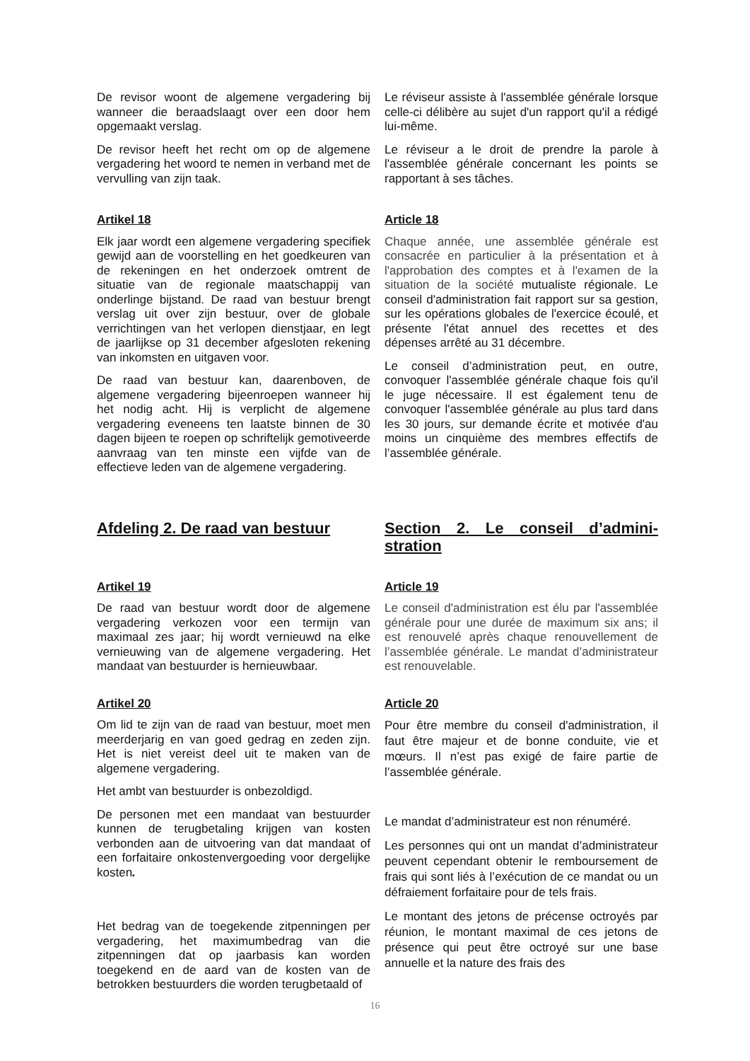De revisor woont de algemene vergadering bij wanneer die beraadslaagt over een door hem opgemaakt verslag.
De revisor heeft het recht om op de algemene vergadering het woord te nemen in verband met de vervulling van zijn taak.
Le réviseur assiste à l'assemblée générale lorsque celle-ci délibère au sujet d'un rapport qu'il a rédigé lui-même.
Le réviseur a le droit de prendre la parole à l'assemblée générale concernant les points se rapportant à ses tâches.
Artikel 18
Elk jaar wordt een algemene vergadering specifiek gewijd aan de voorstelling en het goedkeuren van de rekeningen en het onderzoek omtrent de situatie van de regionale maatschappij van onderlinge bijstand. De raad van bestuur brengt verslag uit over zijn bestuur, over de globale verrichtingen van het verlopen dienstjaar, en legt de jaarlijkse op 31 december afgesloten rekening van inkomsten en uitgaven voor.
De raad van bestuur kan, daarenboven, de algemene vergadering bijeenroepen wanneer hij het nodig acht. Hij is verplicht de algemene vergadering eveneens ten laatste binnen de 30 dagen bijeen te roepen op schriftelijk gemotiveerde aanvraag van ten minste een vijfde van de effectieve leden van de algemene vergadering.
Article 18
Chaque année, une assemblée générale est consacrée en particulier à la présentation et à l'approbation des comptes et à l'examen de la situation de la société mutualiste régionale. Le conseil d'administration fait rapport sur sa gestion, sur les opérations globales de l'exercice écoulé, et présente l'état annuel des recettes et des dépenses arrêté au 31 décembre.
Le conseil d’administration peut, en outre, convoquer l'assemblée générale chaque fois qu'il le juge nécessaire. Il est également tenu de convoquer l'assemblée générale au plus tard dans les 30 jours, sur demande écrite et motivée d'au moins un cinquième des membres effectifs de l’assemblée générale.
Afdeling 2. De raad van bestuur Section 2. Le conseil d’admini-stration
Artikel 19
De raad van bestuur wordt door de algemene vergadering verkozen voor een termijn van maximaal zes jaar; hij wordt vernieuwd na elke vernieuwing van de algemene vergadering. Het mandaat van bestuurder is hernieuwbaar.
Article 19
Le conseil d'administration est élu par l'assemblée générale pour une durée de maximum six ans; il est renouvelé après chaque renouvellement de l’assemblée générale. Le mandat d’administrateur est renouvelable.
Artikel 20
Om lid te zijn van de raad van bestuur, moet men meerderjarig en van goed gedrag en zeden zijn. Het is niet vereist deel uit te maken van de algemene vergadering.
Het ambt van bestuurder is onbezoldigd.
De personen met een mandaat van bestuurder kunnen de terugbetaling krijgen van kosten verbonden aan de uitvoering van dat mandaat of een forfaitaire onkostenvergoeding voor dergelijke kosten.
Het bedrag van de toegekende zitpenningen per vergadering, het maximumbedrag van die zitpenningen dat op jaarbasis kan worden toegekend en de aard van de kosten van de betrokken bestuurders die worden terugbetaald of
Article 20
Pour être membre du conseil d'administration, il faut être majeur et de bonne conduite, vie et mœurs. Il n’est pas exigé de faire partie de l’assemblée générale.
Le mandat d’administrateur est non rénuméré.
Les personnes qui ont un mandat d’administrateur peuvent cependant obtenir le remboursement de frais qui sont liés à l’exécution de ce mandat ou un défraiement forfaitaire pour de tels frais.
Le montant des jetons de précense octroyés par réunion, le montant maximal de ces jetons de présence qui peut être octroyé sur une base annuelle et la nature des frais des
16